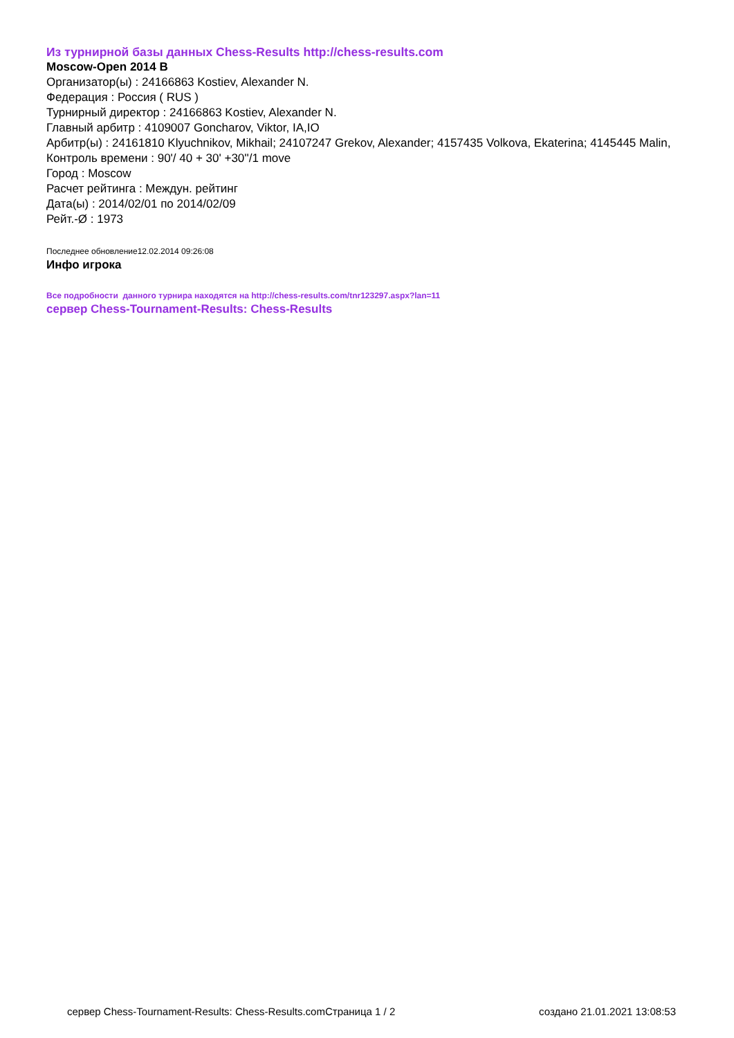Из турнирной базы данных Chess-Results http://chess-results.com
Moscow-Open 2014 B
Организатор(ы) : 24166863 Kostiev, Alexander N.
Федерация : Россия ( RUS )
Турнирный директор : 24166863 Kostiev, Alexander N.
Главный арбитр : 4109007 Goncharov, Viktor, IA,IO
Арбитр(ы) : 24161810 Klyuchnikov, Mikhail; 24107247 Grekov, Alexander; 4157435 Volkova, Ekaterina; 4145445 Malin,
Контроль времени : 90'/ 40 + 30' +30''/1 move
Город : Moscow
Расчет рейтинга : Междун. рейтинг
Дата(ы) : 2014/02/01 по 2014/02/09
Рейт.-Ø : 1973
Последнее обновление12.02.2014 09:26:08
Инфо игрока
Все подробности данного турнира находятся на http://chess-results.com/tnr123297.aspx?lan=11
сервер Chess-Tournament-Results: Chess-Results
сервер Chess-Tournament-Results: Chess-Results.com Страница 1 / 2 создано 21.01.2021 13:08:53